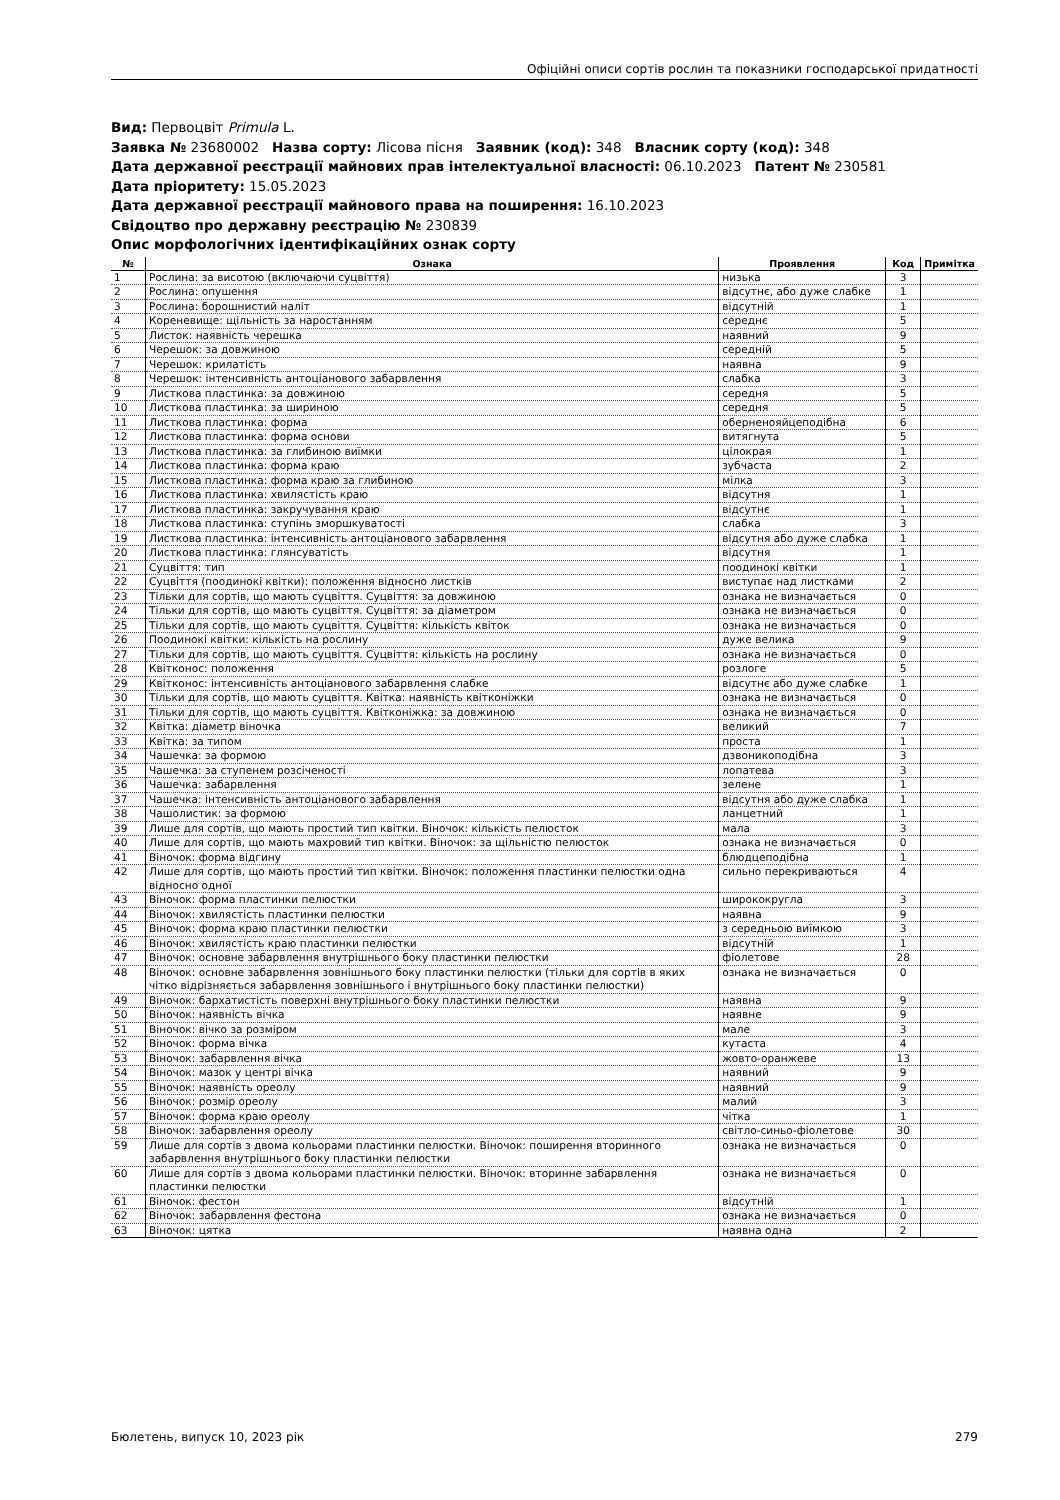Офіційні описи сортів рослин та показники господарської придатності
Вид: Первоцвіт Primula L.
Заявка № 23680002 Назва сорту: Лісова пісня Заявник (код): 348 Власник сорту (код): 348
Дата державної реєстрації майнових прав інтелектуальної власності: 06.10.2023 Патент № 230581
Дата пріоритету: 15.05.2023
Дата державної реєстрації майнового права на поширення: 16.10.2023
Свідоцтво про державну реєстрацію № 230839
Опис морфологічних ідентифікаційних ознак сорту
| № | Ознака | Прояв­лення | Код | Примітка |
| --- | --- | --- | --- | --- |
| 1 | Рослина: за висотою (включаючи суцвіття) | низька | 3 | |
| 2 | Рослина: опушення | відсутнє, або дуже слабке | 1 | |
| 3 | Рослина: борошнистий наліт | відсутній | 1 | |
| 4 | Кореневище: щільність за наростанням | середнє | 5 | |
| 5 | Листок: наявність черешка | наявний | 9 | |
| 6 | Черешок: за довжиною | середній | 5 | |
| 7 | Черешок: крилатість | наявна | 9 | |
| 8 | Черешок: інтенсивність антоціанового забарвлення | слабка | 3 | |
| 9 | Листкова пластинка: за довжиною | середня | 5 | |
| 10 | Листкова пластинка: за шириною | середня | 5 | |
| 11 | Листкова пластинка: форма | оберненояйцеподібна | 6 | |
| 12 | Листкова пластинка: форма основи | витягнута | 5 | |
| 13 | Листкова пластинка: за глибиною виїмки | цілокрая | 1 | |
| 14 | Листкова пластинка: форма краю | зубчаста | 2 | |
| 15 | Листкова пластинка: форма краю за глибиною | мілка | 3 | |
| 16 | Листкова пластинка: хвилястість краю | відсутня | 1 | |
| 17 | Листкова пластинка: закручування краю | відсутнє | 1 | |
| 18 | Листкова пластинка: ступінь зморшкуватості | слабка | 3 | |
| 19 | Листкова пластинка: інтенсивність антоціанового забарвлення | відсутня або дуже слабка | 1 | |
| 20 | Листкова пластинка: глянсуватість | відсутня | 1 | |
| 21 | Суцвіття: тип | поодинокі квітки | 1 | |
| 22 | Суцвіття (поодинокі квітки): положення відносно листків | виступає над листками | 2 | |
| 23 | Тільки для сортів, що мають суцвіття. Суцвіття: за довжиною | ознака не визначається | 0 | |
| 24 | Тільки для сортів, що мають суцвіття. Суцвіття: за діаметром | ознака не визначається | 0 | |
| 25 | Тільки для сортів, що мають суцвіття. Суцвіття: кількість квіток | ознака не визначається | 0 | |
| 26 | Поодинокі квітки: кількість на рослину | дуже велика | 9 | |
| 27 | Тільки для сортів, що мають суцвіття. Суцвіття: кількість на рослину | ознака не визначається | 0 | |
| 28 | Квітконос: положення | розлоге | 5 | |
| 29 | Квітконос: інтенсивність антоціанового забарвлення слабке | відсутнє або дуже слабке | 1 | |
| 30 | Тільки для сортів, що мають суцвіття. Квітка: наявність квітконіжки | ознака не визначається | 0 | |
| 31 | Тільки для сортів, що мають суцвіття. Квітконіжка: за довжиною | ознака не визначається | 0 | |
| 32 | Квітка: діаметр віночка | великий | 7 | |
| 33 | Квітка: за типом | проста | 1 | |
| 34 | Чашечка: за формою | дзвоникоподібна | 3 | |
| 35 | Чашечка: за ступенем розсіченості | лопатева | 3 | |
| 36 | Чашечка: забарвлення | зелене | 1 | |
| 37 | Чашечка: інтенсивність антоціанового забарвлення | відсутня або дуже слабка | 1 | |
| 38 | Чашолистик: за формою | ланцетний | 1 | |
| 39 | Лише для сортів, що мають простий тип квітки. Віночок: кількість пелюсток | мала | 3 | |
| 40 | Лише для сортів, що мають махровий тип квітки. Віночок: за щільністю пелюсток | ознака не визначається | 0 | |
| 41 | Віночок: форма відгину | блюдцеподібна | 1 | |
| 42 | Лише для сортів, що мають простий тип квітки. Віночок: положення пластинки пелюстки одна відносно одної | сильно перекриваються | 4 | |
| 43 | Віночок: форма пластинки пелюстки | ширококругла | 3 | |
| 44 | Віночок: хвилястість пластинки пелюстки | наявна | 9 | |
| 45 | Віночок: форма краю пластинки пелюстки | з середньою виїмкою | 3 | |
| 46 | Віночок: хвилястість краю пластинки пелюстки | відсутній | 1 | |
| 47 | Віночок: основне забарвлення внутрішнього боку пластинки пелюстки | фіолетове | 28 | |
| 48 | Віночок: основне забарвлення зовнішнього боку пластинки пелюстки (тільки для сортів в яких чітко відрізняється забарвлення зовнішнього і внутрішнього боку пластинки пелюстки) | ознака не визначається | 0 | |
| 49 | Віночок: бархатистість поверхні внутрішнього боку пластинки пелюстки | наявна | 9 | |
| 50 | Віночок: наявність вічка | наявне | 9 | |
| 51 | Віночок: вічко за розміром | мале | 3 | |
| 52 | Віночок: форма вічка | кутаста | 4 | |
| 53 | Віночок: забарвлення вічка | жовто-оранжеве | 13 | |
| 54 | Віночок: мазок у центрі вічка | наявний | 9 | |
| 55 | Віночок: наявність ореолу | наявний | 9 | |
| 56 | Віночок: розмір ореолу | малий | 3 | |
| 57 | Віночок: форма краю ореолу | чітка | 1 | |
| 58 | Віночок: забарвлення ореолу | світло-синьо-фіолетове | 30 | |
| 59 | Лише для сортів з двома кольорами пластинки пелюстки. Віночок: поширення вторинного забарвлення внутрішнього боку пластинки пелюстки | ознака не визначається | 0 | |
| 60 | Лише для сортів з двома кольорами пластинки пелюстки. Віночок: вторинне забарвлення пластинки пелюстки | ознака не визначається | 0 | |
| 61 | Віночок: фестон | відсутній | 1 | |
| 62 | Віночок: забарвлення фестона | ознака не визначається | 0 | |
| 63 | Віночок: цятка | наявна одна | 2 | |
Бюлетень, випуск 10, 2023 рік 279